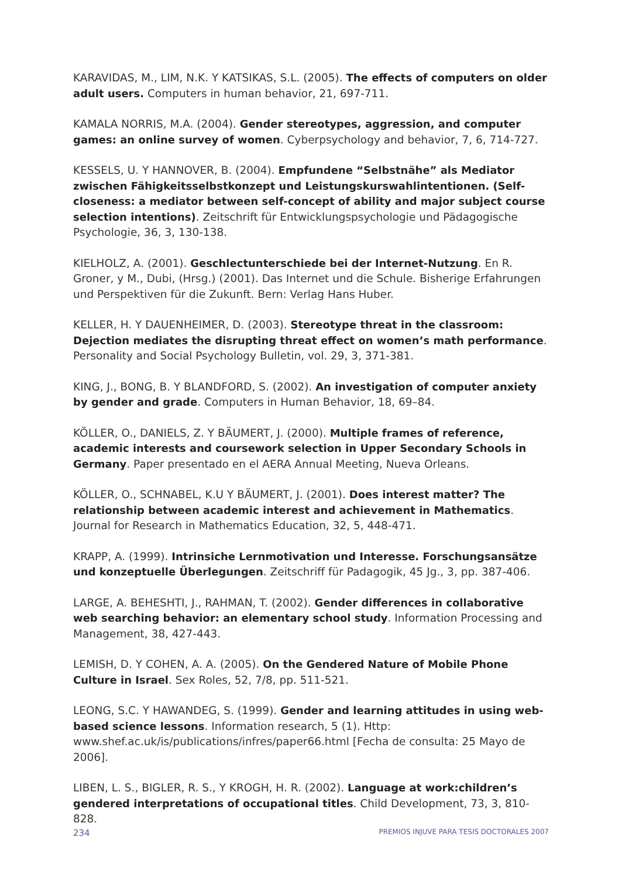KARAVIDAS, M., LIM, N.K. Y KATSIKAS, S.L. (2005). The effects of computers on older adult users. Computers in human behavior, 21, 697-711.
KAMALA NORRIS, M.A. (2004). Gender stereotypes, aggression, and computer games: an online survey of women. Cyberpsychology and behavior, 7, 6, 714-727.
KESSELS, U. Y HANNOVER, B. (2004). Empfundene “Selbstnähe” als Mediator zwischen Fähigkeitsselbstkonzept und Leistungskurswahlintentionen. (Self-closeness: a mediator between self-concept of ability and major subject course selection intentions). Zeitschrift für Entwicklungspsychologie und Pädagogische Psychologie, 36, 3, 130-138.
KIELHOLZ, A. (2001). Geschlectunterschiede bei der Internet-Nutzung. En R. Groner, y M., Dubi, (Hrsg.) (2001). Das Internet und die Schule. Bisherige Erfahrungen und Perspektiven für die Zukunft. Bern: Verlag Hans Huber.
KELLER, H. Y DAUENHEIMER, D. (2003). Stereotype threat in the classroom: Dejection mediates the disrupting threat effect on women’s math performance. Personality and Social Psychology Bulletin, vol. 29, 3, 371-381.
KING, J., BONG, B. Y BLANDFORD, S. (2002). An investigation of computer anxiety by gender and grade. Computers in Human Behavior, 18, 69–84.
KÖLLER, O., DANIELS, Z. Y BÄUMERT, J. (2000). Multiple frames of reference, academic interests and coursework selection in Upper Secondary Schools in Germany. Paper presentado en el AERA Annual Meeting, Nueva Orleans.
KÖLLER, O., SCHNABEL, K.U Y BÄUMERT, J. (2001). Does interest matter? The relationship between academic interest and achievement in Mathematics. Journal for Research in Mathematics Education, 32, 5, 448-471.
KRAPP, A. (1999). Intrinsiche Lernmotivation und Interesse. Forschungsansätze und konzeptuelle Überlegungen. Zeitschriff für Padagogik, 45 Jg., 3, pp. 387-406.
LARGE, A. BEHESHTI, J., RAHMAN, T. (2002). Gender differences in collaborative web searching behavior: an elementary school study. Information Processing and Management, 38, 427-443.
LEMISH, D. Y COHEN, A. A. (2005). On the Gendered Nature of Mobile Phone Culture in Israel. Sex Roles, 52, 7/8, pp. 511-521.
LEONG, S.C. Y HAWANDEG, S. (1999). Gender and learning attitudes in using web-based science lessons. Information research, 5 (1). Http: www.shef.ac.uk/is/publications/infres/paper66.html [Fecha de consulta: 25 Mayo de 2006].
LIBEN, L. S., BIGLER, R. S., Y KROGH, H. R. (2002). Language at work:children’s gendered interpretations of occupational titles. Child Development, 73, 3, 810-828.
234 PREMIOS INJUVE PARA TESIS DOCTORALES 2007